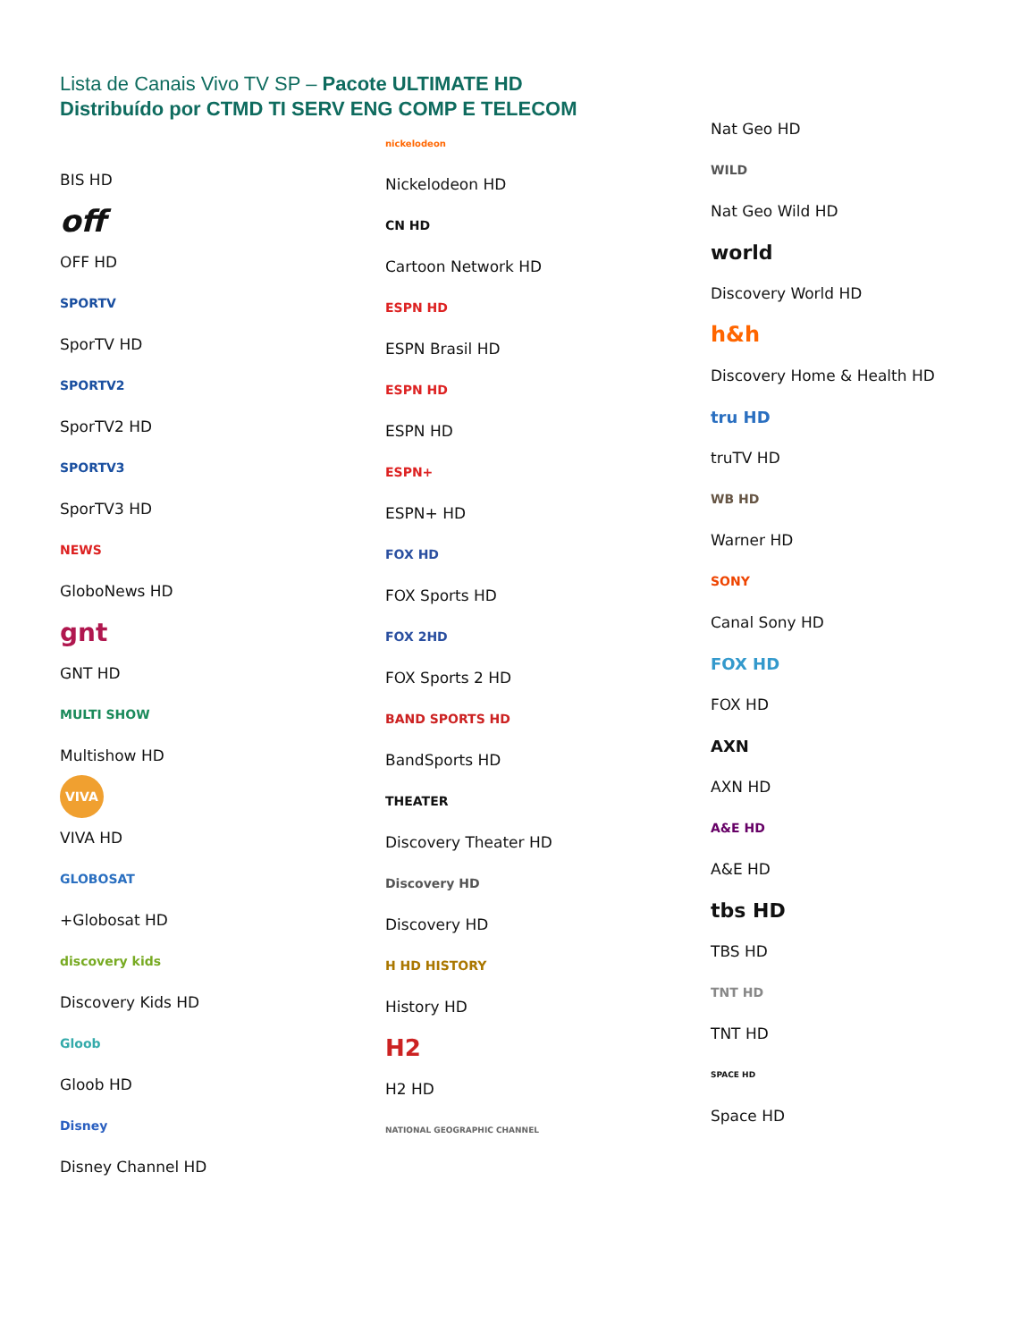Lista de Canais Vivo TV SP – Pacote ULTIMATE HD
Distribuído por CTMD TI SERV ENG COMP E TELECOM
BIS HD
off
OFF HD
SPORTV
SporTV HD
SPORTV2
SporTV2 HD
SPORTV3
SporTV3 HD
NEWS
GloboNews HD
gnt
GNT HD
MULTI SHOW
Multishow HD
VIVA
VIVA HD
GLOBOSAT
+Globosat HD
discovery kids
Discovery Kids HD
Gloob
Gloob HD
Disney
Disney Channel HD
nickelodeon
Nickelodeon HD
CN HD
Cartoon Network HD
ESPN HD
ESPN Brasil HD
ESPN HD
ESPN HD
ESPN+
ESPN+ HD
FOX HD
FOX Sports HD
FOX 2HD
FOX Sports 2 HD
BAND SPORTS HD
BandSports HD
THEATER
Discovery Theater HD
Discovery HD
Discovery HD
H HD HISTORY
History HD
H2
H2 HD
NATIONAL GEOGRAPHIC CHANNEL
Nat Geo HD
WILD
Nat Geo Wild HD
world
Discovery World HD
h&h
Discovery Home & Health HD
tru HD
truTV HD
WB HD
Warner HD
SONY
Canal Sony HD
FOX HD
FOX HD
AXN
AXN HD
A&E HD
A&E HD
tbs HD
TBS HD
TNT HD
TNT HD
SPACE HD
Space HD